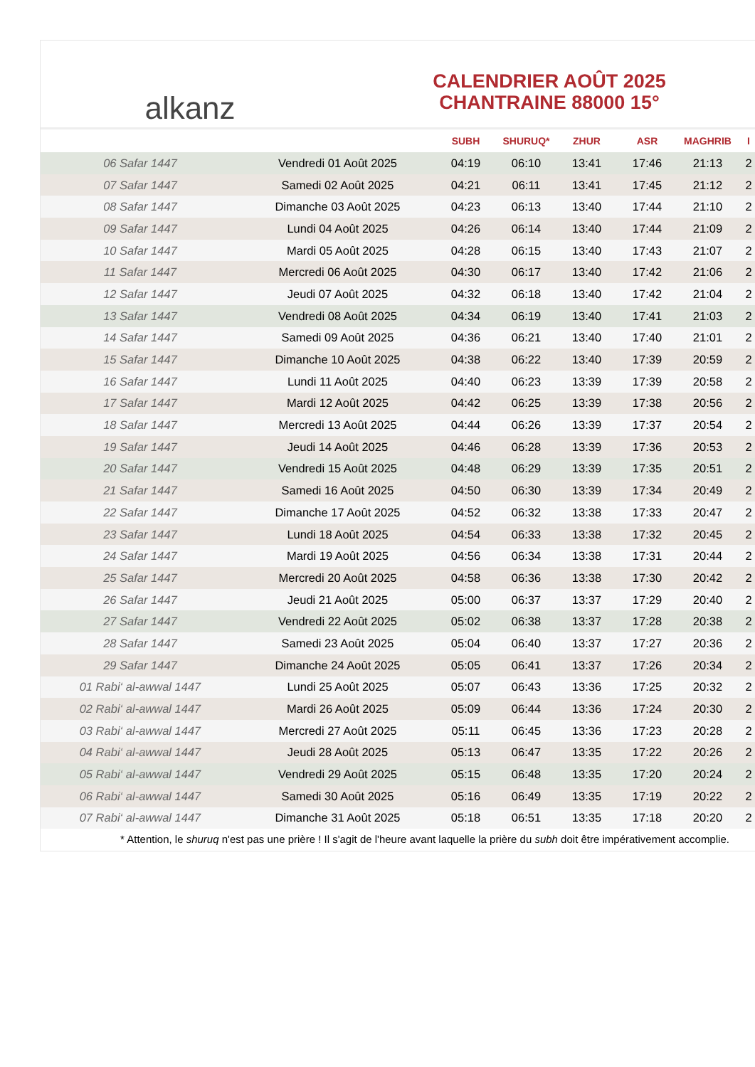alkanz
CALENDRIER AOÛT 2025
CHANTRAINE 88000 15°
| | | SUBH | SHURUQ* | ZHUR | ASR | MAGHRIB | I |
| --- | --- | --- | --- | --- | --- | --- | --- |
| 06 Safar 1447 | Vendredi 01 Août 2025 | 04:19 | 06:10 | 13:41 | 17:46 | 21:13 | 2 |
| 07 Safar 1447 | Samedi 02 Août 2025 | 04:21 | 06:11 | 13:41 | 17:45 | 21:12 | 2 |
| 08 Safar 1447 | Dimanche 03 Août 2025 | 04:23 | 06:13 | 13:40 | 17:44 | 21:10 | 2 |
| 09 Safar 1447 | Lundi 04 Août 2025 | 04:26 | 06:14 | 13:40 | 17:44 | 21:09 | 2 |
| 10 Safar 1447 | Mardi 05 Août 2025 | 04:28 | 06:15 | 13:40 | 17:43 | 21:07 | 2 |
| 11 Safar 1447 | Mercredi 06 Août 2025 | 04:30 | 06:17 | 13:40 | 17:42 | 21:06 | 2 |
| 12 Safar 1447 | Jeudi 07 Août 2025 | 04:32 | 06:18 | 13:40 | 17:42 | 21:04 | 2 |
| 13 Safar 1447 | Vendredi 08 Août 2025 | 04:34 | 06:19 | 13:40 | 17:41 | 21:03 | 2 |
| 14 Safar 1447 | Samedi 09 Août 2025 | 04:36 | 06:21 | 13:40 | 17:40 | 21:01 | 2 |
| 15 Safar 1447 | Dimanche 10 Août 2025 | 04:38 | 06:22 | 13:40 | 17:39 | 20:59 | 2 |
| 16 Safar 1447 | Lundi 11 Août 2025 | 04:40 | 06:23 | 13:39 | 17:39 | 20:58 | 2 |
| 17 Safar 1447 | Mardi 12 Août 2025 | 04:42 | 06:25 | 13:39 | 17:38 | 20:56 | 2 |
| 18 Safar 1447 | Mercredi 13 Août 2025 | 04:44 | 06:26 | 13:39 | 17:37 | 20:54 | 2 |
| 19 Safar 1447 | Jeudi 14 Août 2025 | 04:46 | 06:28 | 13:39 | 17:36 | 20:53 | 2 |
| 20 Safar 1447 | Vendredi 15 Août 2025 | 04:48 | 06:29 | 13:39 | 17:35 | 20:51 | 2 |
| 21 Safar 1447 | Samedi 16 Août 2025 | 04:50 | 06:30 | 13:39 | 17:34 | 20:49 | 2 |
| 22 Safar 1447 | Dimanche 17 Août 2025 | 04:52 | 06:32 | 13:38 | 17:33 | 20:47 | 2 |
| 23 Safar 1447 | Lundi 18 Août 2025 | 04:54 | 06:33 | 13:38 | 17:32 | 20:45 | 2 |
| 24 Safar 1447 | Mardi 19 Août 2025 | 04:56 | 06:34 | 13:38 | 17:31 | 20:44 | 2 |
| 25 Safar 1447 | Mercredi 20 Août 2025 | 04:58 | 06:36 | 13:38 | 17:30 | 20:42 | 2 |
| 26 Safar 1447 | Jeudi 21 Août 2025 | 05:00 | 06:37 | 13:37 | 17:29 | 20:40 | 2 |
| 27 Safar 1447 | Vendredi 22 Août 2025 | 05:02 | 06:38 | 13:37 | 17:28 | 20:38 | 2 |
| 28 Safar 1447 | Samedi 23 Août 2025 | 05:04 | 06:40 | 13:37 | 17:27 | 20:36 | 2 |
| 29 Safar 1447 | Dimanche 24 Août 2025 | 05:05 | 06:41 | 13:37 | 17:26 | 20:34 | 2 |
| 01 Rabi‘ al-awwal 1447 | Lundi 25 Août 2025 | 05:07 | 06:43 | 13:36 | 17:25 | 20:32 | 2 |
| 02 Rabi‘ al-awwal 1447 | Mardi 26 Août 2025 | 05:09 | 06:44 | 13:36 | 17:24 | 20:30 | 2 |
| 03 Rabi‘ al-awwal 1447 | Mercredi 27 Août 2025 | 05:11 | 06:45 | 13:36 | 17:23 | 20:28 | 2 |
| 04 Rabi‘ al-awwal 1447 | Jeudi 28 Août 2025 | 05:13 | 06:47 | 13:35 | 17:22 | 20:26 | 2 |
| 05 Rabi‘ al-awwal 1447 | Vendredi 29 Août 2025 | 05:15 | 06:48 | 13:35 | 17:20 | 20:24 | 2 |
| 06 Rabi‘ al-awwal 1447 | Samedi 30 Août 2025 | 05:16 | 06:49 | 13:35 | 17:19 | 20:22 | 2 |
| 07 Rabi‘ al-awwal 1447 | Dimanche 31 Août 2025 | 05:18 | 06:51 | 13:35 | 17:18 | 20:20 | 2 |
* Attention, le shuruq n'est pas une prière ! Il s'agit de l'heure avant laquelle la prière du subh doit être impérativement accomplie.